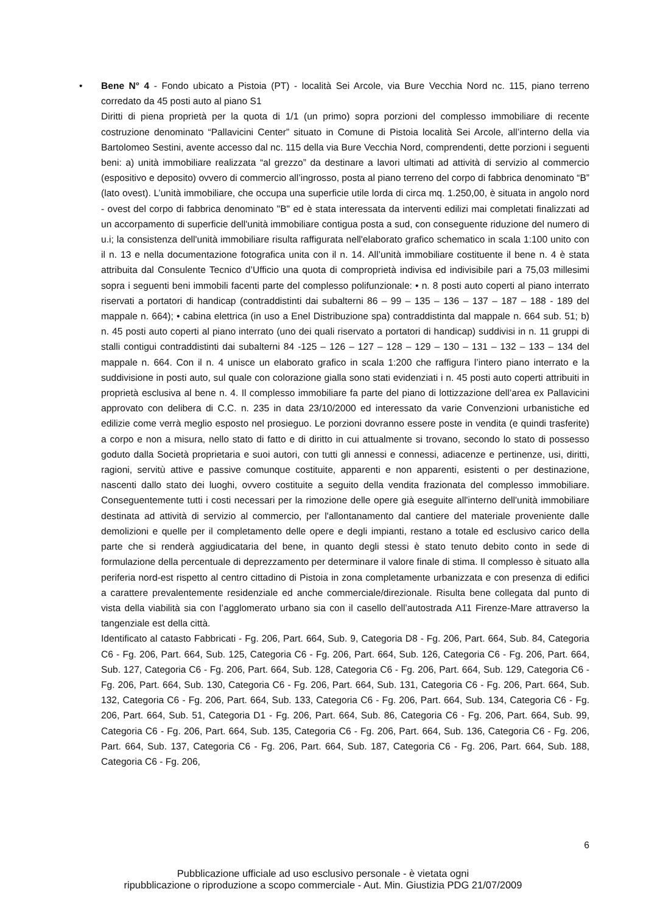• Bene N° 4 - Fondo ubicato a Pistoia (PT) - località Sei Arcole, via Bure Vecchia Nord nc. 115, piano terreno corredato da 45 posti auto al piano S1
Diritti di piena proprietà per la quota di 1/1 (un primo) sopra porzioni del complesso immobiliare di recente costruzione denominato “Pallavicini Center” situato in Comune di Pistoia località Sei Arcole, all’interno della via Bartolomeo Sestini, avente accesso dal nc. 115 della via Bure Vecchia Nord, comprendenti, dette porzioni i seguenti beni: a) unità immobiliare realizzata “al grezzo” da destinare a lavori ultimati ad attività di servizio al commercio (espositivo e deposito) ovvero di commercio all’ingrosso, posta al piano terreno del corpo di fabbrica denominato “B” (lato ovest). L’unità immobiliare, che occupa una superficie utile lorda di circa mq. 1.250,00, è situata in angolo nord - ovest del corpo di fabbrica denominato "B" ed è stata interessata da interventi edilizi mai completati finalizzati ad un accorpamento di superficie dell'unità immobiliare contigua posta a sud, con conseguente riduzione del numero di u.i; la consistenza dell'unità immobiliare risulta raffigurata nell'elaborato grafico schematico in scala 1:100 unito con il n. 13 e nella documentazione fotografica unita con il n. 14. All’unità immobiliare costituente il bene n. 4 è stata attribuita dal Consulente Tecnico d’Ufficio una quota di comproprietà indivisa ed indivisibile pari a 75,03 millesimi sopra i seguenti beni immobili facenti parte del complesso polifunzionale: • n. 8 posti auto coperti al piano interrato riservati a portatori di handicap (contraddistinti dai subalterni 86 – 99 – 135 – 136 – 137 – 187 – 188 - 189 del mappale n. 664); • cabina elettrica (in uso a Enel Distribuzione spa) contraddistinta dal mappale n. 664 sub. 51; b) n. 45 posti auto coperti al piano interrato (uno dei quali riservato a portatori di handicap) suddivisi in n. 11 gruppi di stalli contigui contraddistinti dai subalterni 84 -125 – 126 – 127 – 128 – 129 – 130 – 131 – 132 – 133 – 134 del mappale n. 664. Con il n. 4 unisce un elaborato grafico in scala 1:200 che raffigura l’intero piano interrato e la suddivisione in posti auto, sul quale con colorazione gialla sono stati evidenziati i n. 45 posti auto coperti attribuiti in proprietà esclusiva al bene n. 4. Il complesso immobiliare fa parte del piano di lottizzazione dell’area ex Pallavicini approvato con delibera di C.C. n. 235 in data 23/10/2000 ed interessato da varie Convenzioni urbanistiche ed edilizie come verrà meglio esposto nel prosieguo. Le porzioni dovranno essere poste in vendita (e quindi trasferite) a corpo e non a misura, nello stato di fatto e di diritto in cui attualmente si trovano, secondo lo stato di possesso goduto dalla Società proprietaria e suoi autori, con tutti gli annessi e connessi, adiacenze e pertinenze, usi, diritti, ragioni, servitù attive e passive comunque costituite, apparenti e non apparenti, esistenti o per destinazione, nascenti dallo stato dei luoghi, ovvero costituite a seguito della vendita frazionata del complesso immobiliare. Conseguentemente tutti i costi necessari per la rimozione delle opere già eseguite all'interno dell'unità immobiliare destinata ad attività di servizio al commercio, per l'allontanamento dal cantiere del materiale proveniente dalle demolizioni e quelle per il completamento delle opere e degli impianti, restano a totale ed esclusivo carico della parte che si renderà aggiudicataria del bene, in quanto degli stessi è stato tenuto debito conto in sede di formulazione della percentuale di deprezzamento per determinare il valore finale di stima. Il complesso è situato alla periferia nord-est rispetto al centro cittadino di Pistoia in zona completamente urbanizzata e con presenza di edifici a carattere prevalentemente residenziale ed anche commerciale/direzionale. Risulta bene collegata dal punto di vista della viabilità sia con l’agglomerato urbano sia con il casello dell’autostrada A11 Firenze-Mare attraverso la tangenziale est della città.
Identificato al catasto Fabbricati - Fg. 206, Part. 664, Sub. 9, Categoria D8 - Fg. 206, Part. 664, Sub. 84, Categoria C6 - Fg. 206, Part. 664, Sub. 125, Categoria C6 - Fg. 206, Part. 664, Sub. 126, Categoria C6 - Fg. 206, Part. 664, Sub. 127, Categoria C6 - Fg. 206, Part. 664, Sub. 128, Categoria C6 - Fg. 206, Part. 664, Sub. 129, Categoria C6 - Fg. 206, Part. 664, Sub. 130, Categoria C6 - Fg. 206, Part. 664, Sub. 131, Categoria C6 - Fg. 206, Part. 664, Sub. 132, Categoria C6 - Fg. 206, Part. 664, Sub. 133, Categoria C6 - Fg. 206, Part. 664, Sub. 134, Categoria C6 - Fg. 206, Part. 664, Sub. 51, Categoria D1 - Fg. 206, Part. 664, Sub. 86, Categoria C6 - Fg. 206, Part. 664, Sub. 99, Categoria C6 - Fg. 206, Part. 664, Sub. 135, Categoria C6 - Fg. 206, Part. 664, Sub. 136, Categoria C6 - Fg. 206, Part. 664, Sub. 137, Categoria C6 - Fg. 206, Part. 664, Sub. 187, Categoria C6 - Fg. 206, Part. 664, Sub. 188, Categoria C6 - Fg. 206,
6
Pubblicazione ufficiale ad uso esclusivo personale - è vietata ogni
ripubblicazione o riproduzione a scopo commerciale - Aut. Min. Giustizia PDG 21/07/2009